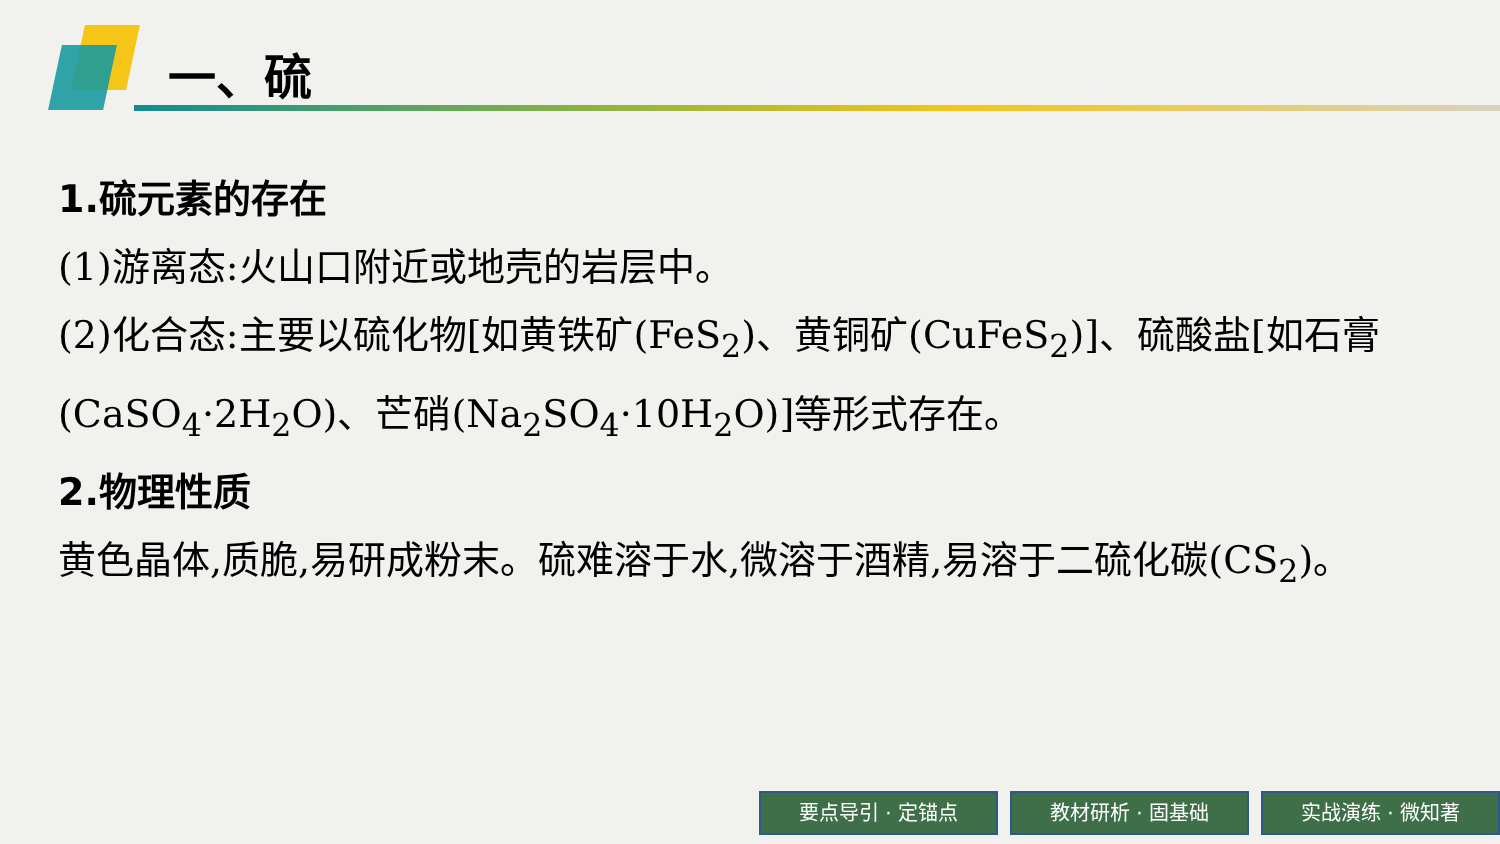一、硫
1.硫元素的存在
(1)游离态:火山口附近或地壳的岩层中。
(2)化合态:主要以硫化物[如黄铁矿(FeS<sub>2</sub>)、黄铜矿(CuFeS<sub>2</sub>)]、硫酸盐[如石膏(CaSO<sub>4</sub>·2H<sub>2</sub>O)、芒硝(Na<sub>2</sub>SO<sub>4</sub>·10H<sub>2</sub>O)]等形式存在。
2.物理性质
黄色晶体,质脆,易研成粉末。硫难溶于水,微溶于酒精,易溶于二硫化碳(CS<sub>2</sub>)。
要点导引 · 定锚点 教材研析 · 固基础 实战演练 · 微知著